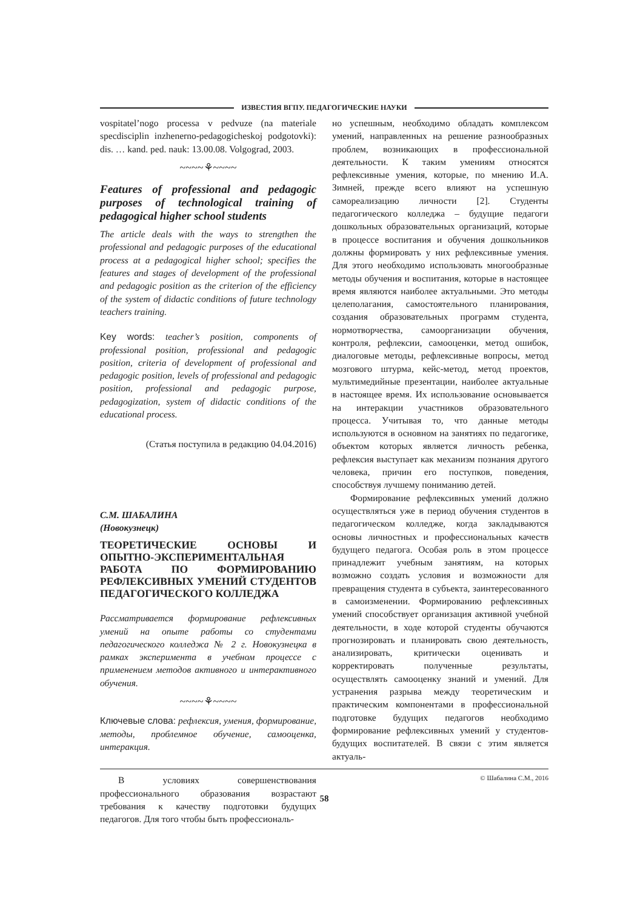ИЗВЕСТИЯ ВГПУ. ПЕДАГОГИЧЕСКИЕ НАУКИ
vospitatel’nogo processa v pedvuze (na materiale specdisciplin inzhenerno-pedagogicheskoj podgotovki): dis. … kand. ped. nauk: 13.00.08. Volgograd, 2003.
~~~~⚘~~~~
Features of professional and pedagogic purposes of technological training of pedagogical higher school students
The article deals with the ways to strengthen the professional and pedagogic purposes of the educational process at a pedagogical higher school; specifies the features and stages of development of the professional and pedagogic position as the criterion of the efficiency of the system of didactic conditions of future technology teachers training.
Key words: teacher’s position, components of professional position, professional and pedagogic position, criteria of development of professional and pedagogic position, levels of professional and pedagogic position, professional and pedagogic purpose, pedagogization, system of didactic conditions of the educational process.
(Статья поступила в редакцию 04.04.2016)
С.М. ШАБАЛИНА
(Новокузнецк)
ТЕОРЕТИЧЕСКИЕ ОСНОВЫ И ОПЫТНО-ЭКСПЕРИМЕНТАЛЬНАЯ РАБОТА ПО ФОРМИРОВАНИЮ РЕФЛЕКСИВНЫХ УМЕНИЙ СТУДЕНТОВ ПЕДАГОГИЧЕСКОГО КОЛЛЕДЖА
Рассматривается формирование рефлексивных умений на опыте работы со студентами педагогического колледжа № 2 г. Новокузнецка в рамках эксперимента в учебном процессе с применением методов активного и интерактивного обучения.
~~~~⚘~~~~
Ключевые слова: рефлексия, умения, формирование, методы, проблемное обучение, самооценка, интеракция.
В условиях совершенствования профессионального образования возрастают требования к качеству подготовки будущих педагогов. Для того чтобы быть профессиональ-
но успешным, необходимо обладать комплексом умений, направленных на решение разнообразных проблем, возникающих в профессиональной деятельности. К таким умениям относятся рефлексивные умения, которые, по мнению И.А. Зимней, прежде всего влияют на успешную самореализацию личности [2]. Студенты педагогического колледжа – будущие педагоги дошкольных образовательных организаций, которые в процессе воспитания и обучения дошкольников должны формировать у них рефлексивные умения. Для этого необходимо использовать многообразные методы обучения и воспитания, которые в настоящее время являются наиболее актуальными. Это методы целеполагания, самостоятельного планирования, создания образовательных программ студента, нормотворчества, самоорганизации обучения, контроля, рефлексии, самооценки, метод ошибок, диалоговые методы, рефлексивные вопросы, метод мозгового штурма, кейс-метод, метод проектов, мультимедийные презентации, наиболее актуальные в настоящее время. Их использование основывается на интеракции участников образовательного процесса. Учитывая то, что данные методы используются в основном на занятиях по педагогике, объектом которых является личность ребенка, рефлексия выступает как механизм познания другого человека, причин его поступков, поведения, способствуя лучшему пониманию детей.
Формирование рефлексивных умений должно осуществляться уже в период обучения студентов в педагогическом колледже, когда закладываются основы личностных и профессиональных качеств будущего педагога. Особая роль в этом процессе принадлежит учебным занятиям, на которых возможно создать условия и возможности для превращения студента в субъекта, заинтересованного в самоизменении. Формированию рефлексивных умений способствует организация активной учебной деятельности, в ходе которой студенты обучаются прогнозировать и планировать свою деятельность, анализировать, критически оценивать и корректировать полученные результаты, осуществлять самооценку знаний и умений. Для устранения разрыва между теоретическим и практическим компонентами в профессиональной подготовке будущих педагогов необходимо формирование рефлексивных умений у студентов-будущих воспитателей. В связи с этим является актуаль-
© Шабалина С.М., 2016
58